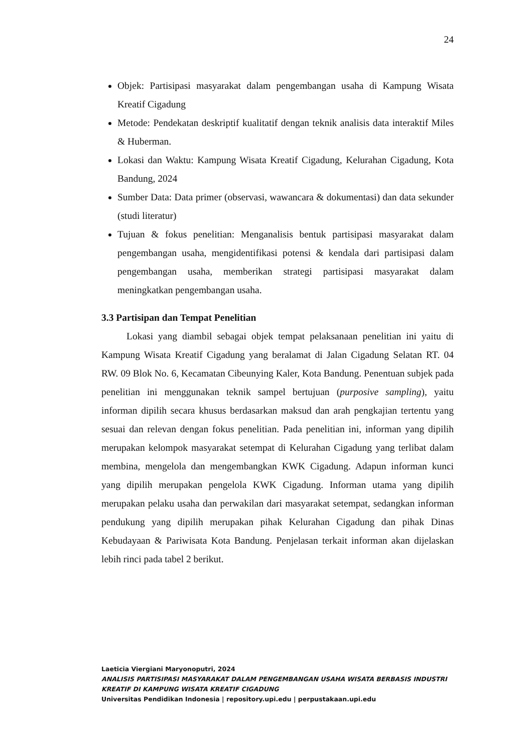24
Objek: Partisipasi masyarakat dalam pengembangan usaha di Kampung Wisata Kreatif Cigadung
Metode: Pendekatan deskriptif kualitatif dengan teknik analisis data interaktif Miles & Huberman.
Lokasi dan Waktu: Kampung Wisata Kreatif Cigadung, Kelurahan Cigadung, Kota Bandung, 2024
Sumber Data: Data primer (observasi, wawancara & dokumentasi) dan data sekunder (studi literatur)
Tujuan & fokus penelitian: Menganalisis bentuk partisipasi masyarakat dalam pengembangan usaha, mengidentifikasi potensi & kendala dari partisipasi dalam pengembangan usaha, memberikan strategi partisipasi masyarakat dalam meningkatkan pengembangan usaha.
3.3 Partisipan dan Tempat Penelitian
Lokasi yang diambil sebagai objek tempat pelaksanaan penelitian ini yaitu di Kampung Wisata Kreatif Cigadung yang beralamat di Jalan Cigadung Selatan RT. 04 RW. 09 Blok No. 6, Kecamatan Cibeunying Kaler, Kota Bandung. Penentuan subjek pada penelitian ini menggunakan teknik sampel bertujuan (purposive sampling), yaitu informan dipilih secara khusus berdasarkan maksud dan arah pengkajian tertentu yang sesuai dan relevan dengan fokus penelitian. Pada penelitian ini, informan yang dipilih merupakan kelompok masyarakat setempat di Kelurahan Cigadung yang terlibat dalam membina, mengelola dan mengembangkan KWK Cigadung. Adapun informan kunci yang dipilih merupakan pengelola KWK Cigadung. Informan utama yang dipilih merupakan pelaku usaha dan perwakilan dari masyarakat setempat, sedangkan informan pendukung yang dipilih merupakan pihak Kelurahan Cigadung dan pihak Dinas Kebudayaan & Pariwisata Kota Bandung. Penjelasan terkait informan akan dijelaskan lebih rinci pada tabel 2 berikut.
Laeticia Viergiani Maryonoputri, 2024
ANALISIS PARTISIPASI MASYARAKAT DALAM PENGEMBANGAN USAHA WISATA BERBASIS INDUSTRI KREATIF DI KAMPUNG WISATA KREATIF CIGADUNG
Universitas Pendidikan Indonesia | repository.upi.edu | perpustakaan.upi.edu